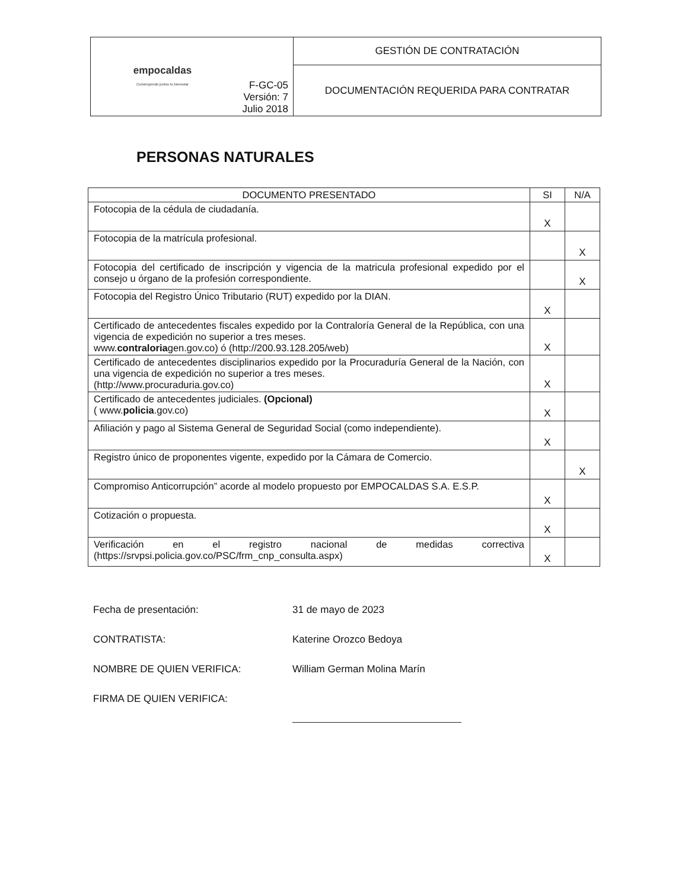| empocaldas Construyendo juntos tu bienestar | F-GC-05 Versión: 7 Julio 2018 | GESTIÓN DE CONTRATACIÓN |
| | | DOCUMENTACIÓN REQUERIDA PARA CONTRATAR |
PERSONAS NATURALES
| DOCUMENTO PRESENTADO | SI | N/A |
| --- | --- | --- |
| Fotocopia de la cédula de ciudadanía. | X | |
| Fotocopia de la matrícula profesional. | | X |
| Fotocopia del certificado de inscripción y vigencia de la matricula profesional expedido por el consejo u órgano de la profesión correspondiente. | | X |
| Fotocopia del Registro Único Tributario (RUT) expedido por la DIAN. | X | |
| Certificado de antecedentes fiscales expedido por la Contraloría General de la República, con una vigencia de expedición no superior a tres meses. www. contraloria gen.gov.co ) ó ( http://200.93.128.205/web ) | X | |
| Certificado de antecedentes disciplinarios expedido por la Procuraduría General de la Nación, con una vigencia de expedición no superior a tres meses. ( http://www.procuraduria.gov.co ) | X | |
| Certificado de antecedentes judiciales. (Opcional) ( www. policia .gov.co ) | X | |
| Afiliación y pago al Sistema General de Seguridad Social (como independiente). | X | |
| Registro único de proponentes vigente, expedido por la Cámara de Comercio. | | X |
| Compromiso Anticorrupción” acorde al modelo propuesto por EMPOCALDAS S.A. E.S.P. | X | |
| Cotización o propuesta. | X | |
| Verificación en el registro nacional de medidas correctiva ( https://srvpsi.policia.gov.co/PSC/frm_cnp_consulta.aspx ) | X | |
Fecha de presentación: 31 de mayo de 2023
CONTRATISTA: Katerine Orozco Bedoya
NOMBRE DE QUIEN VERIFICA: William German Molina Marín
FIRMA DE QUIEN VERIFICA: